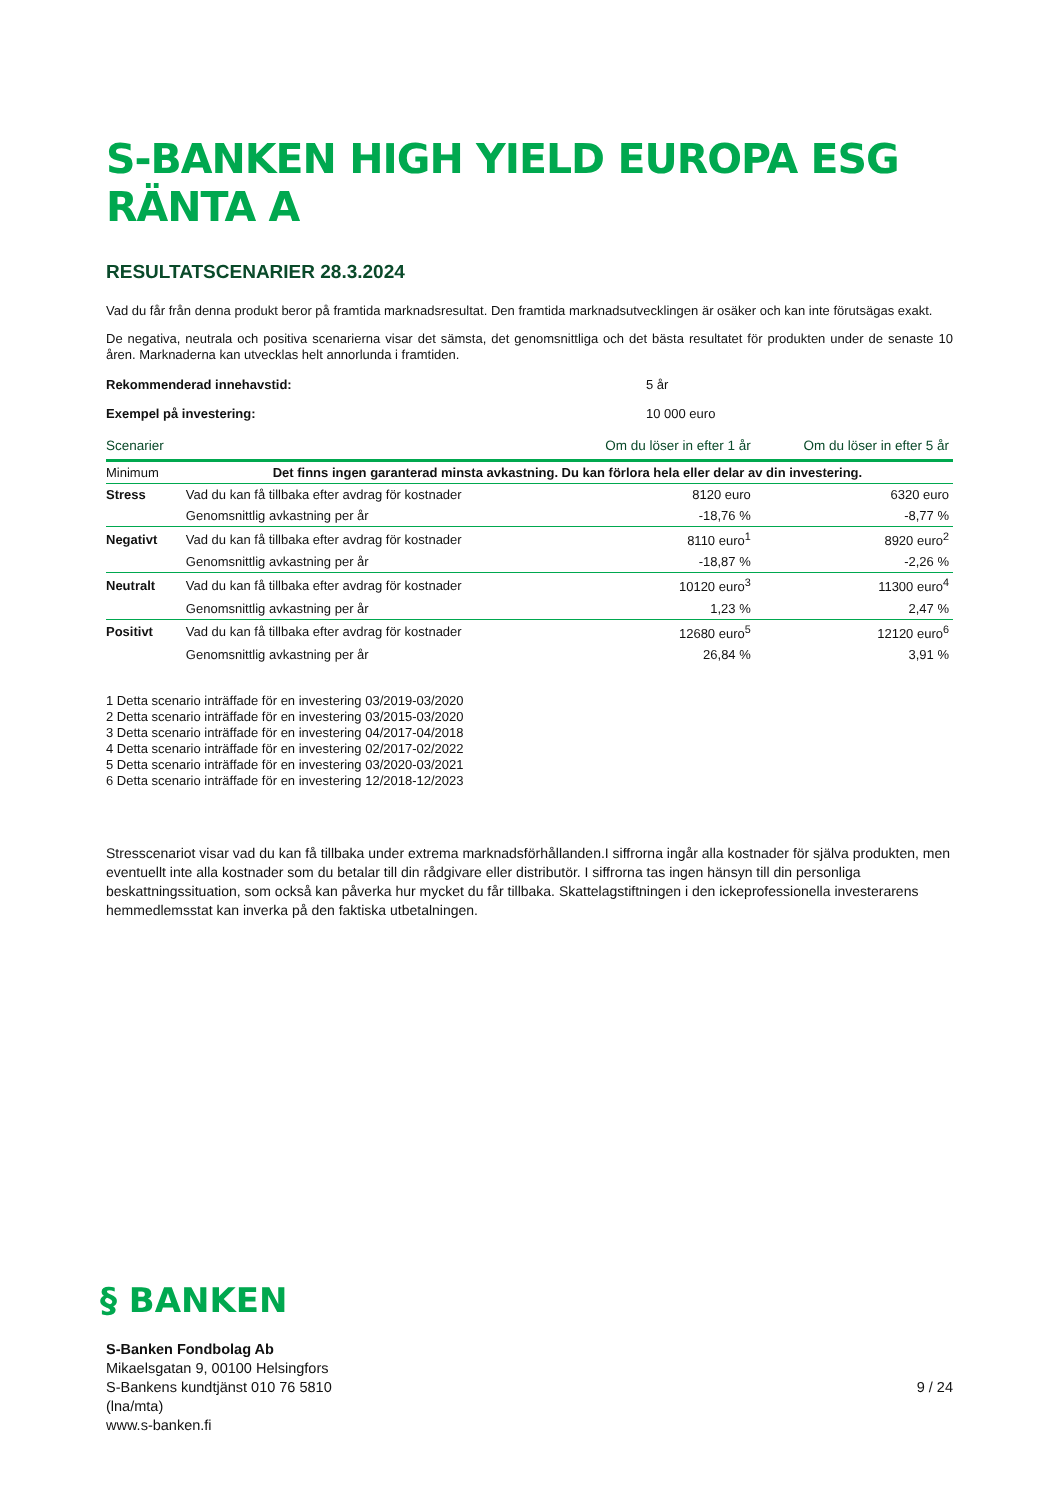S-BANKEN HIGH YIELD EUROPA ESG RÄNTA A
RESULTATSCENARIER 28.3.2024
Vad du får från denna produkt beror på framtida marknadsresultat. Den framtida marknadsutvecklingen är osäker och kan inte förutsägas exakt.
De negativa, neutrala och positiva scenarierna visar det sämsta, det genomsnittliga och det bästa resultatet för produkten under de senaste 10 åren. Marknaderna kan utvecklas helt annorlunda i framtiden.
Rekommenderad innehavstid: 5 år
Exempel på investering: 10 000 euro
| Scenarier | | Om du löser in efter 1 år | Om du löser in efter 5 år |
| --- | --- | --- | --- |
| Minimum | Det finns ingen garanterad minsta avkastning. Du kan förlora hela eller delar av din investering. | | |
| Stress | Vad du kan få tillbaka efter avdrag för kostnader | 8120 euro | 6320 euro |
| | Genomsnittlig avkastning per år | -18,76 % | -8,77 % |
| Negativt | Vad du kan få tillbaka efter avdrag för kostnader | 8110 euro<sup>1</sup> | 8920 euro<sup>2</sup> |
| | Genomsnittlig avkastning per år | -18,87 % | -2,26 % |
| Neutralt | Vad du kan få tillbaka efter avdrag för kostnader | 10120 euro<sup>3</sup> | 11300 euro<sup>4</sup> |
| | Genomsnittlig avkastning per år | 1,23 % | 2,47 % |
| Positivt | Vad du kan få tillbaka efter avdrag för kostnader | 12680 euro<sup>5</sup> | 12120 euro<sup>6</sup> |
| | Genomsnittlig avkastning per år | 26,84 % | 3,91 % |
1 Detta scenario inträffade för en investering 03/2019-03/2020
2 Detta scenario inträffade för en investering 03/2015-03/2020
3 Detta scenario inträffade för en investering 04/2017-04/2018
4 Detta scenario inträffade för en investering 02/2017-02/2022
5 Detta scenario inträffade för en investering 03/2020-03/2021
6 Detta scenario inträffade för en investering 12/2018-12/2023
Stresscenariot visar vad du kan få tillbaka under extrema marknadsförhållanden.I siffrorna ingår alla kostnader för själva produkten, men eventuellt inte alla kostnader som du betalar till din rådgivare eller distributör. I siffrorna tas ingen hänsyn till din personliga beskattningssituation, som också kan påverka hur mycket du får tillbaka. Skattelagstiftningen i den ickeprofessionella investerarens hemmedlemsstat kan inverka på den faktiska utbetalningen.
§ BANKEN
S-Banken Fondbolag Ab
Mikaelsgatan 9, 00100 Helsingfors
S-Bankens kundtjänst 010 76 5810
(lna/mta)
www.s-banken.fi
9 / 24